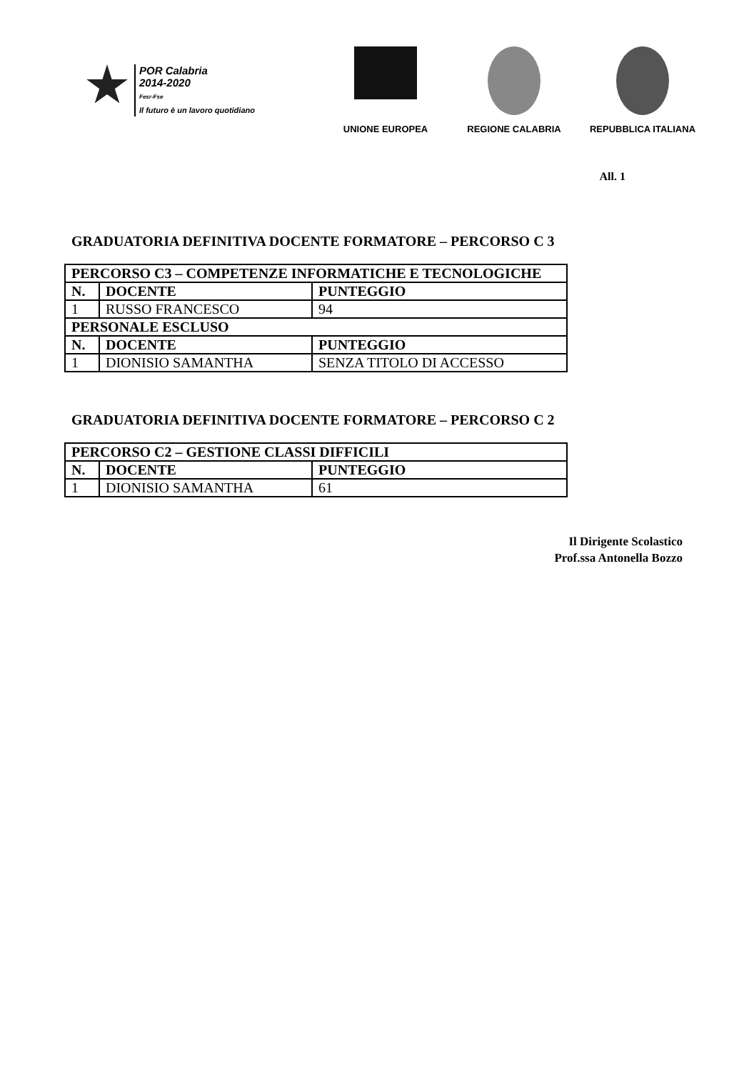POR Calabria
2014-2020
Fesr-Fse
Il futuro è un lavoro quotidiano
UNIONE EUROPEA REGIONE CALABRIA REPUBBLICA ITALIANA
All. 1
GRADUATORIA DEFINITIVA DOCENTE FORMATORE – PERCORSO C 3
| PERCORSO C3 – COMPETENZE INFORMATICHE E TECNOLOGICHE | | |
| --- | --- | --- |
| N. | DOCENTE | PUNTEGGIO |
| 1 | RUSSO FRANCESCO | 94 |
| PERSONALE ESCLUSO | | |
| N. | DOCENTE | PUNTEGGIO |
| 1 | DIONISIO SAMANTHA | SENZA TITOLO DI ACCESSO |
GRADUATORIA DEFINITIVA DOCENTE FORMATORE – PERCORSO C 2
| PERCORSO C2 – GESTIONE CLASSI DIFFICILI | | |
| --- | --- | --- |
| N. | DOCENTE | PUNTEGGIO |
| 1 | DIONISIO SAMANTHA | 61 |
Il Dirigente Scolastico
Prof.ssa Antonella Bozzo